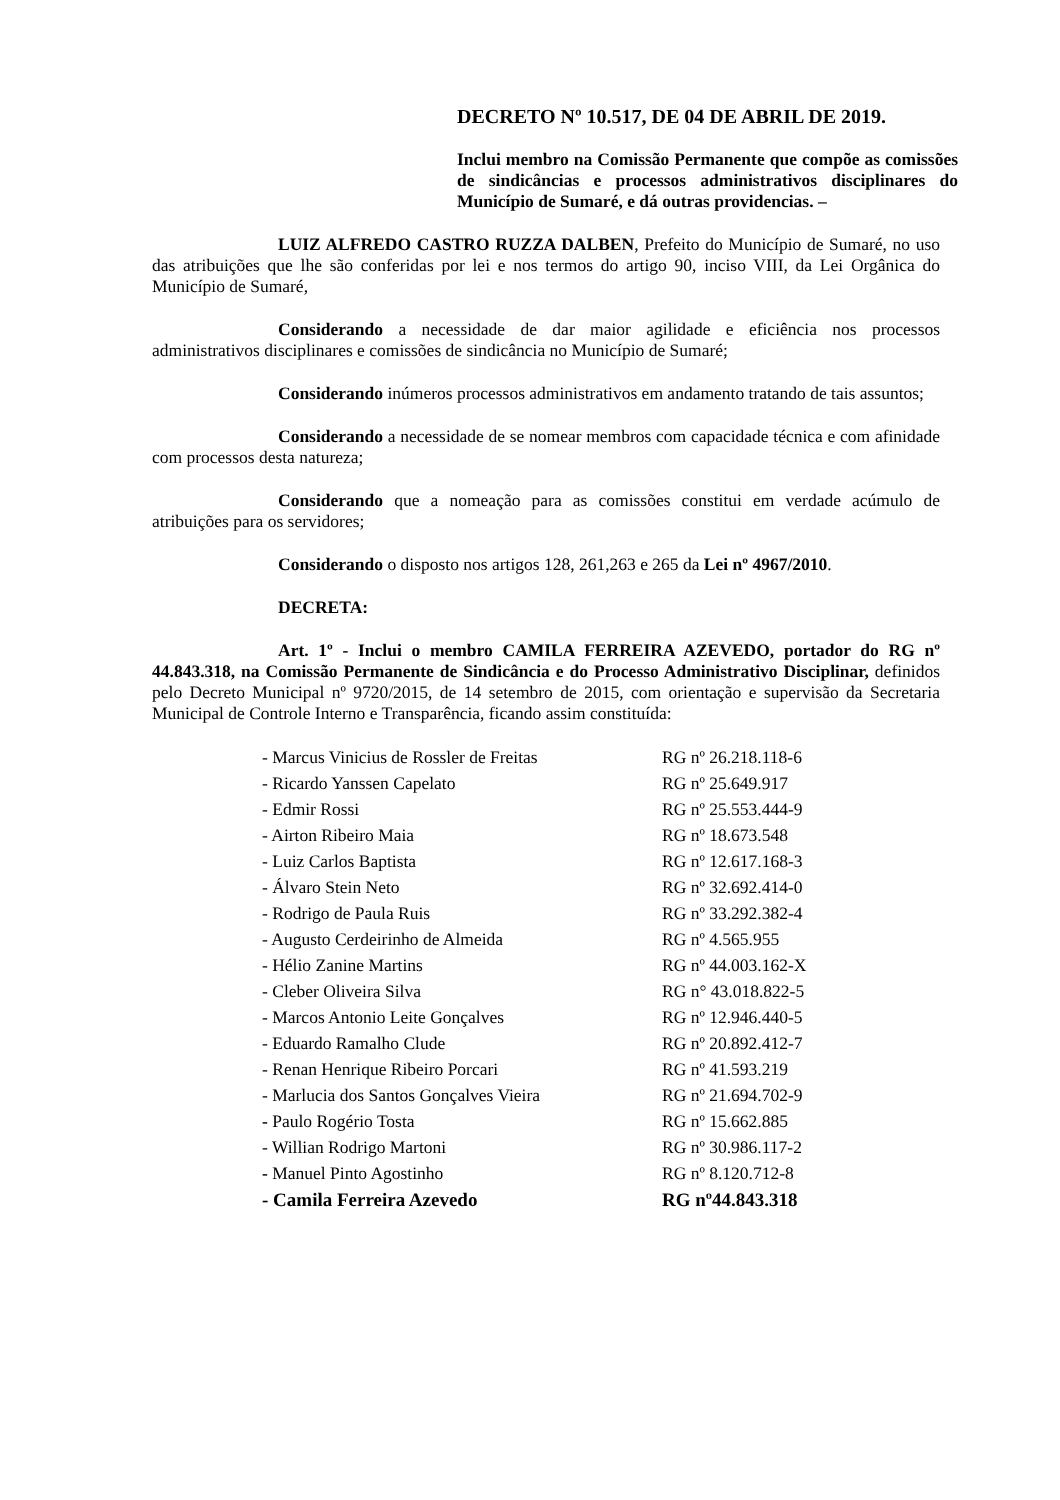DECRETO Nº 10.517, DE 04 DE ABRIL DE 2019.
Inclui membro na Comissão Permanente que compõe as comissões de sindicâncias e processos administrativos disciplinares do Município de Sumaré, e dá outras providencias. –
LUIZ ALFREDO CASTRO RUZZA DALBEN, Prefeito do Município de Sumaré, no uso das atribuições que lhe são conferidas por lei e nos termos do artigo 90, inciso VIII, da Lei Orgânica do Município de Sumaré,
Considerando a necessidade de dar maior agilidade e eficiência nos processos administrativos disciplinares e comissões de sindicância no Município de Sumaré;
Considerando inúmeros processos administrativos em andamento tratando de tais assuntos;
Considerando a necessidade de se nomear membros com capacidade técnica e com afinidade com processos desta natureza;
Considerando que a nomeação para as comissões constitui em verdade acúmulo de atribuições para os servidores;
Considerando o disposto nos artigos 128, 261,263 e 265 da Lei nº 4967/2010.
DECRETA:
Art. 1º - Inclui o membro CAMILA FERREIRA AZEVEDO, portador do RG nº 44.843.318, na Comissão Permanente de Sindicância e do Processo Administrativo Disciplinar, definidos pelo Decreto Municipal nº 9720/2015, de 14 setembro de 2015, com orientação e supervisão da Secretaria Municipal de Controle Interno e Transparência, ficando assim constituída:
| - Marcus Vinicius de Rossler de Freitas | RG nº 26.218.118-6 |
| - Ricardo Yanssen Capelato | RG nº 25.649.917 |
| - Edmir Rossi | RG nº 25.553.444-9 |
| - Airton Ribeiro Maia | RG nº 18.673.548 |
| - Luiz Carlos Baptista | RG nº 12.617.168-3 |
| - Álvaro Stein Neto | RG nº 32.692.414-0 |
| - Rodrigo de Paula Ruis | RG nº 33.292.382-4 |
| - Augusto Cerdeirinho de Almeida | RG nº 4.565.955 |
| - Hélio Zanine Martins | RG nº 44.003.162-X |
| - Cleber Oliveira Silva | RG n° 43.018.822-5 |
| - Marcos Antonio Leite Gonçalves | RG nº 12.946.440-5 |
| - Eduardo Ramalho Clude | RG nº 20.892.412-7 |
| - Renan Henrique Ribeiro Porcari | RG nº 41.593.219 |
| - Marlucia dos Santos Gonçalves Vieira | RG nº 21.694.702-9 |
| - Paulo Rogério Tosta | RG nº 15.662.885 |
| - Willian Rodrigo Martoni | RG nº 30.986.117-2 |
| - Manuel Pinto Agostinho | RG nº 8.120.712-8 |
| - Camila Ferreira Azevedo | RG nº44.843.318 |